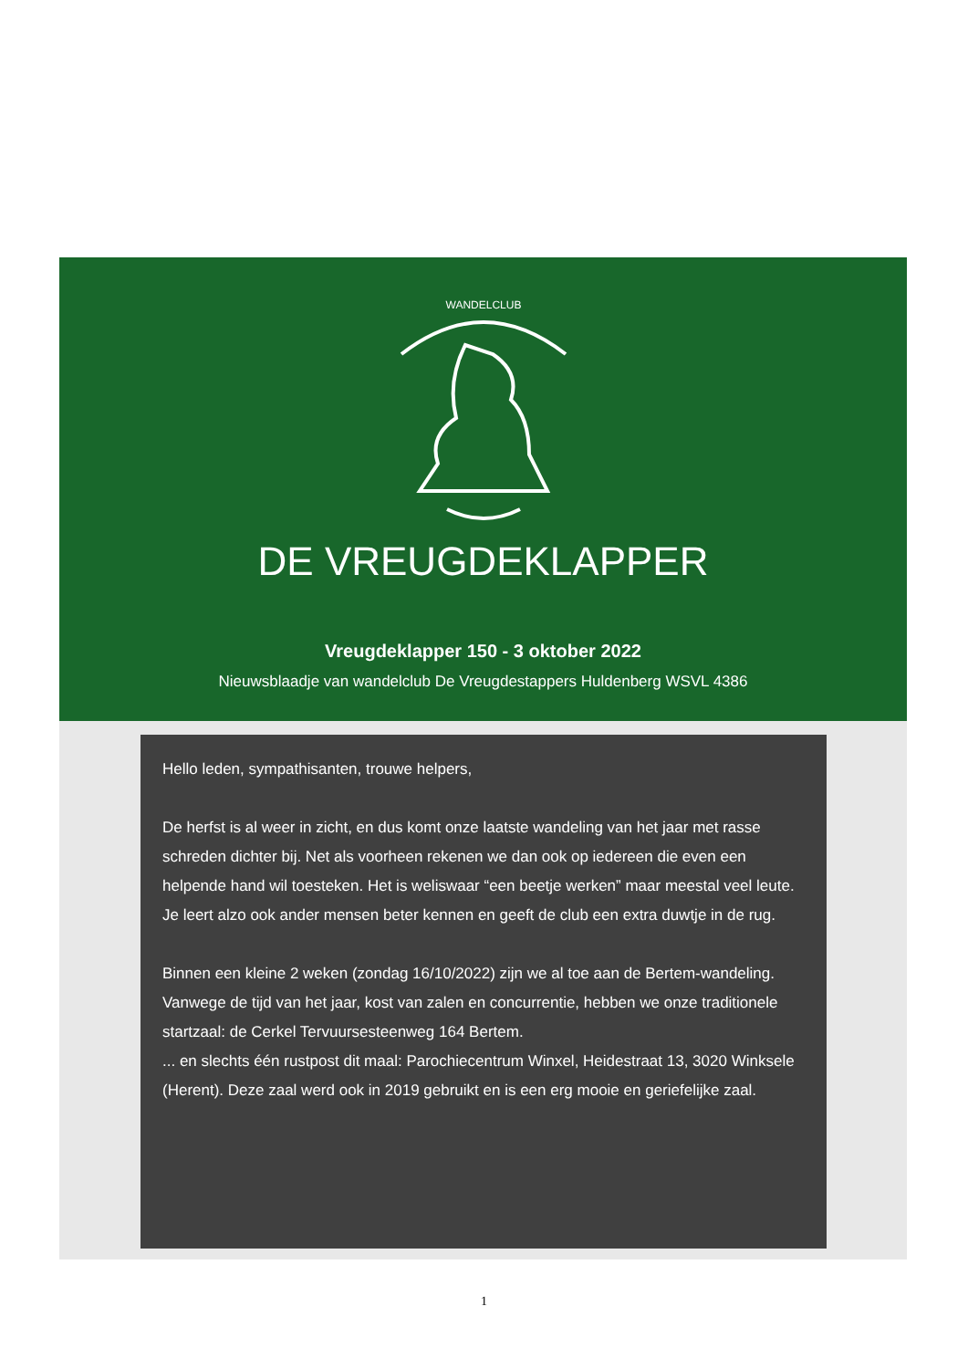WANDELCLUB
DE VREUGDEKLAPPER
Vreugdeklapper 150 - 3 oktober 2022
Nieuwsblaadje van wandelclub De Vreugdestappers Huldenberg WSVL 4386
Hello leden, sympathisanten, trouwe helpers,
De herfst is al weer in zicht, en dus komt onze laatste wandeling van het jaar met rasse schreden dichter bij. Net als voorheen rekenen we dan ook op iedereen die even een helpende hand wil toesteken. Het is weliswaar “een beetje werken” maar meestal veel leute. Je leert alzo ook ander mensen beter kennen en geeft de club een extra duwtje in de rug.
Binnen een kleine 2 weken (zondag 16/10/2022) zijn we al toe aan de Bertem-wandeling.
Vanwege de tijd van het jaar, kost van zalen en concurrentie, hebben we onze traditionele startzaal: de Cerkel Tervuursesteenweg 164 Bertem.
... en slechts één rustpost dit maal: Parochiecentrum Winxel, Heidestraat 13, 3020 Winksele (Herent). Deze zaal werd ook in 2019 gebruikt en is een erg mooie en geriefelijke zaal.
1